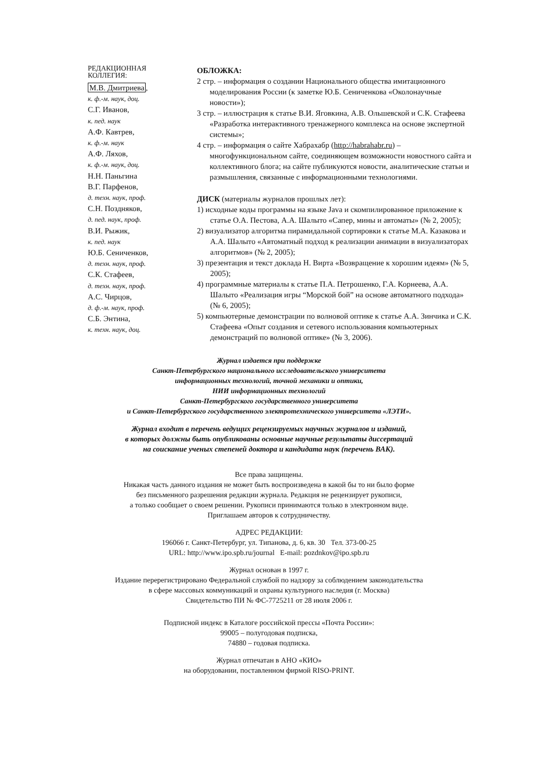РЕДАКЦИОННАЯ
КОЛЛЕГИЯ:
М.В. Дмитриева,
к. ф.-м. наук, доц.
С.Г. Иванов,
к. пед. наук
А.Ф. Кавтрев,
к. ф.-м. наук
А.Ф. Ляхов,
к. ф.-м. наук, доц.
Н.Н. Паньгина
В.Г. Парфенов,
д. техн. наук, проф.
С.Н. Поздняков,
д. пед. наук, проф.
В.И. Рыжик,
к. пед. наук
Ю.Б. Сениченков,
д. техн. наук, проф.
С.К. Стафеев,
д. техн. наук, проф.
А.С. Чирцов,
д. ф.-м. наук, проф.
С.Б. Энтина,
к. техн. наук, доц.
ОБЛОЖКА:
2 стр. – информация о создании Национального общества имитационного моделирования России (к заметке Ю.Б. Сениченкова «Околонаучные новости»);
3 стр. – иллюстрация к статье В.И. Яговкина, А.В. Ольшевской и С.К. Стафеева «Разработка интерактивного тренажерного комплекса на основе экспертной системы»;
4 стр. – информация о сайте Хабрахабр (http://habrahabr.ru) – многофункциональном сайте, соединяющем возможности новостного сайта и коллективного блога; на сайте публикуются новости, аналитические статьи и размышления, связанные с информационными технологиями.
ДИСК (материалы журналов прошлых лет):
1) исходные коды программы на языке Java и скомпилированное приложение к статье О.А. Пестова, А.А. Шалыто «Сапер, мины и автоматы» (№ 2, 2005);
2) визуализатор алгоритма пирамидальной сортировки к статье М.А. Казакова и А.А. Шалыто «Автоматный подход к реализации анимации в визуализаторах алгоритмов» (№ 2, 2005);
3) презентация и текст доклада Н. Вирта «Возвращение к хорошим идеям» (№ 5, 2005);
4) программные материалы к статье П.А. Петрошенко, Г.А. Корнеева, А.А. Шалыто «Реализация игры “Морской бой” на основе автоматного подхода» (№ 6, 2005);
5) компьютерные демонстрации по волновой оптике к статье А.А. Зинчика и С.К. Стафеева «Опыт создания и сетевого использования компьютерных демонстраций по волновой оптике» (№ 3, 2006).
Журнал издается при поддержке
Санкт-Петербургского национального исследовательского университета
информационных технологий, точной механики и оптики,
НИИ информационных технологий
Санкт-Петербургского государственного университета
и Санкт-Петербургского государственного электротехнического университета «ЛЭТИ».
Журнал входит в перечень ведущих рецензируемых научных журналов и изданий,
в которых должны быть опубликованы основные научные результаты диссертаций
на соискание ученых степеней доктора и кандидата наук (перечень ВАК).
Все права защищены.
Никакая часть данного издания не может быть воспроизведена в какой бы то ни было форме
без письменного разрешения редакции журнала. Редакция не рецензирует рукописи,
а только сообщает о своем решении. Рукописи принимаются только в электронном виде.
Приглашаем авторов к сотрудничеству.
АДРЕС РЕДАКЦИИ:
196066 г. Санкт-Петербург, ул. Типанова, д. 6, кв. 30 Тел. 373-00-25
URL: http://www.ipo.spb.ru/journal E-mail: pozdnkov@ipo.spb.ru
Журнал основан в 1997 г.
Издание перерегистрировано Федеральной службой по надзору за соблюдением законодательства
в сфере массовых коммуникаций и охраны культурного наследия (г. Москва)
Свидетельство ПИ № ФС-7725211 от 28 июля 2006 г.
Подписной индекс в Каталоге российской прессы «Почта России»:
99005 – полугодовая подписка,
74880 – годовая подписка.
Журнал отпечатан в АНО «КИО»
на оборудовании, поставленном фирмой RISO-PRINT.